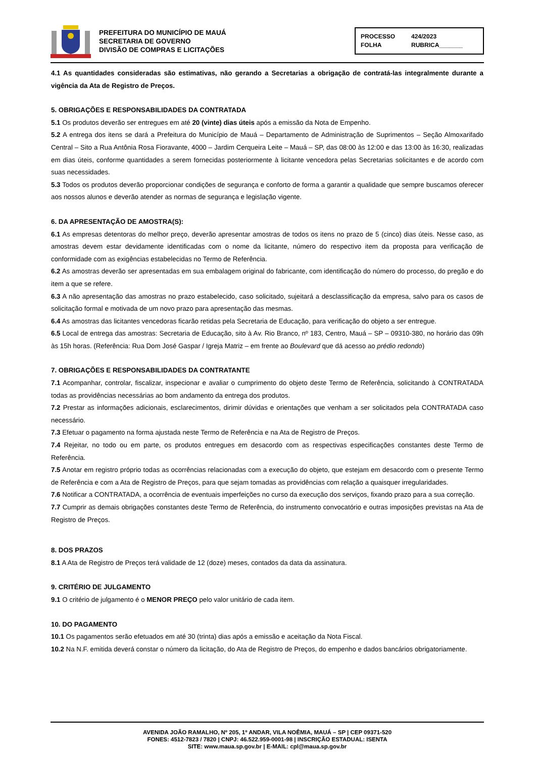PREFEITURA DO MUNICÍPIO DE MAUÁ
SECRETARIA DE GOVERNO
DIVISÃO DE COMPRAS E LICITAÇÕES
PROCESSO 424/2023 FOLHA RUBRICA_______
4.1 As quantidades consideradas são estimativas, não gerando a Secretarias a obrigação de contratá-las integralmente durante a vigência da Ata de Registro de Preços.
5. OBRIGAÇÕES E RESPONSABILIDADES DA CONTRATADA
5.1 Os produtos deverão ser entregues em até 20 (vinte) dias úteis após a emissão da Nota de Empenho.
5.2 A entrega dos itens se dará a Prefeitura do Município de Mauá – Departamento de Administração de Suprimentos – Seção Almoxarifado Central – Sito a Rua Antônia Rosa Fioravante, 4000 – Jardim Cerqueira Leite – Mauá – SP, das 08:00 às 12:00 e das 13:00 às 16:30, realizadas em dias úteis, conforme quantidades a serem fornecidas posteriormente à licitante vencedora pelas Secretarias solicitantes e de acordo com suas necessidades.
5.3 Todos os produtos deverão proporcionar condições de segurança e conforto de forma a garantir a qualidade que sempre buscamos oferecer aos nossos alunos e deverão atender as normas de segurança e legislação vigente.
6. DA APRESENTAÇÃO DE AMOSTRA(S):
6.1 As empresas detentoras do melhor preço, deverão apresentar amostras de todos os itens no prazo de 5 (cinco) dias úteis. Nesse caso, as amostras devem estar devidamente identificadas com o nome da licitante, número do respectivo item da proposta para verificação de conformidade com as exigências estabelecidas no Termo de Referência.
6.2 As amostras deverão ser apresentadas em sua embalagem original do fabricante, com identificação do número do processo, do pregão e do item a que se refere.
6.3 A não apresentação das amostras no prazo estabelecido, caso solicitado, sujeitará a desclassificação da empresa, salvo para os casos de solicitação formal e motivada de um novo prazo para apresentação das mesmas.
6.4 As amostras das licitantes vencedoras ficarão retidas pela Secretaria de Educação, para verificação do objeto a ser entregue.
6.5 Local de entrega das amostras: Secretaria de Educação, sito à Av. Rio Branco, nº 183, Centro, Mauá – SP – 09310-380, no horário das 09h às 15h horas. (Referência: Rua Dom José Gaspar / Igreja Matriz – em frente ao Boulevard que dá acesso ao prédio redondo)
7. OBRIGAÇÕES E RESPONSABILIDADES DA CONTRATANTE
7.1 Acompanhar, controlar, fiscalizar, inspecionar e avaliar o cumprimento do objeto deste Termo de Referência, solicitando à CONTRATADA todas as providências necessárias ao bom andamento da entrega dos produtos.
7.2 Prestar as informações adicionais, esclarecimentos, dirimir dúvidas e orientações que venham a ser solicitados pela CONTRATADA caso necessário.
7.3 Efetuar o pagamento na forma ajustada neste Termo de Referência e na Ata de Registro de Preços.
7.4 Rejeitar, no todo ou em parte, os produtos entregues em desacordo com as respectivas especificações constantes deste Termo de Referência.
7.5 Anotar em registro próprio todas as ocorrências relacionadas com a execução do objeto, que estejam em desacordo com o presente Termo de Referência e com a Ata de Registro de Preços, para que sejam tomadas as providências com relação a quaisquer irregularidades.
7.6 Notificar a CONTRATADA, a ocorrência de eventuais imperfeições no curso da execução dos serviços, fixando prazo para a sua correção.
7.7 Cumprir as demais obrigações constantes deste Termo de Referência, do instrumento convocatório e outras imposições previstas na Ata de Registro de Preços.
8. DOS PRAZOS
8.1 A Ata de Registro de Preços terá validade de 12 (doze) meses, contados da data da assinatura.
9. CRITÉRIO DE JULGAMENTO
9.1 O critério de julgamento é o MENOR PREÇO pelo valor unitário de cada item.
10. DO PAGAMENTO
10.1 Os pagamentos serão efetuados em até 30 (trinta) dias após a emissão e aceitação da Nota Fiscal.
10.2 Na N.F. emitida deverá constar o número da licitação, do Ata de Registro de Preços, do empenho e dados bancários obrigatoriamente.
AVENIDA JOÃO RAMALHO, Nº 205, 1º ANDAR, VILA NOÊMIA, MAUÁ – SP | CEP 09371-520
FONES: 4512-7823 / 7820 | CNPJ: 46.522.959-0001-98 | INSCRIÇÃO ESTADUAL: ISENTA
SITE: www.maua.sp.gov.br | E-MAIL: cpl@maua.sp.gov.br